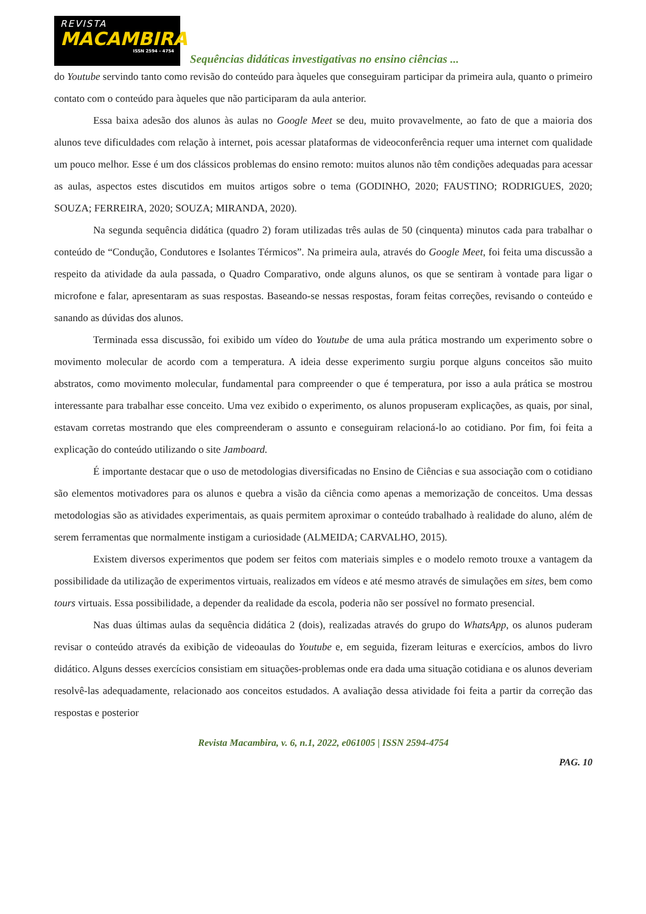REVISTA
MACAMBIRA
ISSN 2594 - 4754
Sequências didáticas investigativas no ensino ciências ...
do Youtube servindo tanto como revisão do conteúdo para àqueles que conseguiram participar da primeira aula, quanto o primeiro contato com o conteúdo para àqueles que não participaram da aula anterior.
Essa baixa adesão dos alunos às aulas no Google Meet se deu, muito provavelmente, ao fato de que a maioria dos alunos teve dificuldades com relação à internet, pois acessar plataformas de videoconferência requer uma internet com qualidade um pouco melhor. Esse é um dos clássicos problemas do ensino remoto: muitos alunos não têm condições adequadas para acessar as aulas, aspectos estes discutidos em muitos artigos sobre o tema (GODINHO, 2020; FAUSTINO; RODRIGUES, 2020; SOUZA; FERREIRA, 2020; SOUZA; MIRANDA, 2020).
Na segunda sequência didática (quadro 2) foram utilizadas três aulas de 50 (cinquenta) minutos cada para trabalhar o conteúdo de “Condução, Condutores e Isolantes Térmicos”. Na primeira aula, através do Google Meet, foi feita uma discussão a respeito da atividade da aula passada, o Quadro Comparativo, onde alguns alunos, os que se sentiram à vontade para ligar o microfone e falar, apresentaram as suas respostas. Baseando-se nessas respostas, foram feitas correções, revisando o conteúdo e sanando as dúvidas dos alunos.
Terminada essa discussão, foi exibido um vídeo do Youtube de uma aula prática mostrando um experimento sobre o movimento molecular de acordo com a temperatura. A ideia desse experimento surgiu porque alguns conceitos são muito abstratos, como movimento molecular, fundamental para compreender o que é temperatura, por isso a aula prática se mostrou interessante para trabalhar esse conceito. Uma vez exibido o experimento, os alunos propuseram explicações, as quais, por sinal, estavam corretas mostrando que eles compreenderam o assunto e conseguiram relacioná-lo ao cotidiano. Por fim, foi feita a explicação do conteúdo utilizando o site Jamboard.
É importante destacar que o uso de metodologias diversificadas no Ensino de Ciências e sua associação com o cotidiano são elementos motivadores para os alunos e quebra a visão da ciência como apenas a memorização de conceitos. Uma dessas metodologias são as atividades experimentais, as quais permitem aproximar o conteúdo trabalhado à realidade do aluno, além de serem ferramentas que normalmente instigam a curiosidade (ALMEIDA; CARVALHO, 2015).
Existem diversos experimentos que podem ser feitos com materiais simples e o modelo remoto trouxe a vantagem da possibilidade da utilização de experimentos virtuais, realizados em vídeos e até mesmo através de simulações em sites, bem como tours virtuais. Essa possibilidade, a depender da realidade da escola, poderia não ser possível no formato presencial.
Nas duas últimas aulas da sequência didática 2 (dois), realizadas através do grupo do WhatsApp, os alunos puderam revisar o conteúdo através da exibição de videoaulas do Youtube e, em seguida, fizeram leituras e exercícios, ambos do livro didático. Alguns desses exercícios consistiam em situações-problemas onde era dada uma situação cotidiana e os alunos deveriam resolvê-las adequadamente, relacionado aos conceitos estudados. A avaliação dessa atividade foi feita a partir da correção das respostas e posterior
Revista Macambira, v. 6, n.1, 2022, e061005 | ISSN 2594-4754
PAG. 10